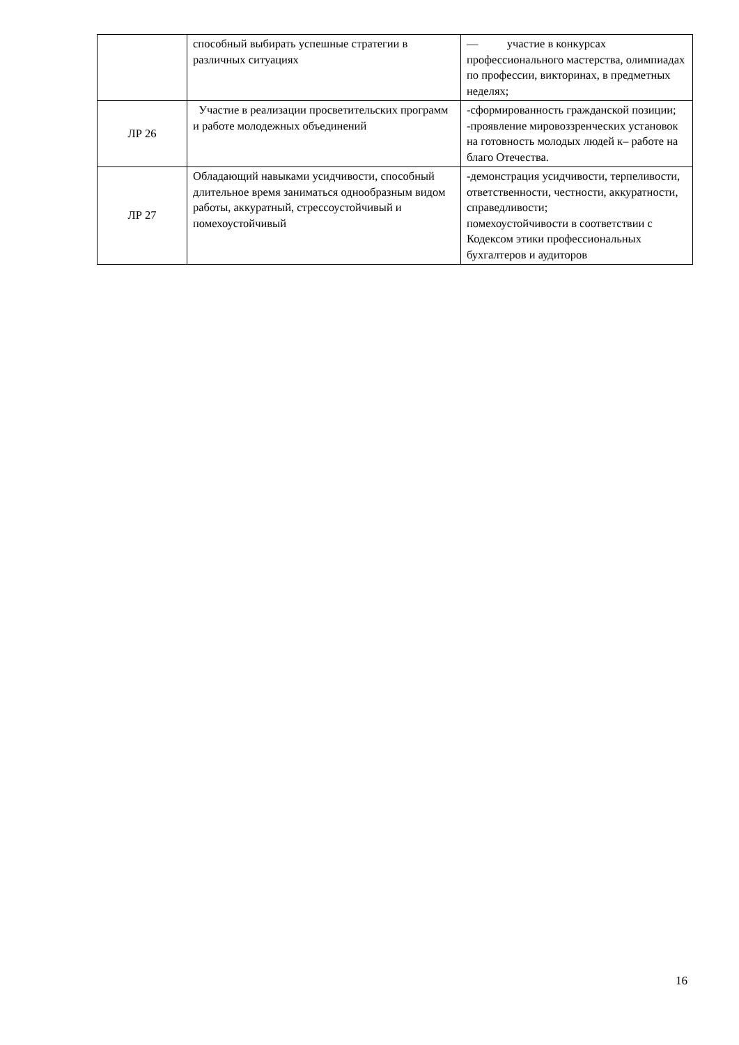| | способный выбирать успешные стратегии в различных ситуациях | — участие в конкурсах профессионального мастерства, олимпиадах по профессии, викторинах, в предметных неделях; |
| ЛР 26 | Участие в реализации просветительских программ и работе молодежных объединений | -сформированность гражданской позиции; -проявление мировоззренческих установок на готовность молодых людей к– работе на благо Отечества. |
| ЛР 27 | Обладающий навыками усидчивости, способный длительное время заниматься однообразным видом работы, аккуратный, стрессоустойчивый и помехоустойчивый | -демонстрация усидчивости, терпеливости, ответственности, честности, аккуратности, справедливости; помехоустойчивости в соответствии с Кодексом этики профессиональных бухгалтеров и аудиторов |
16